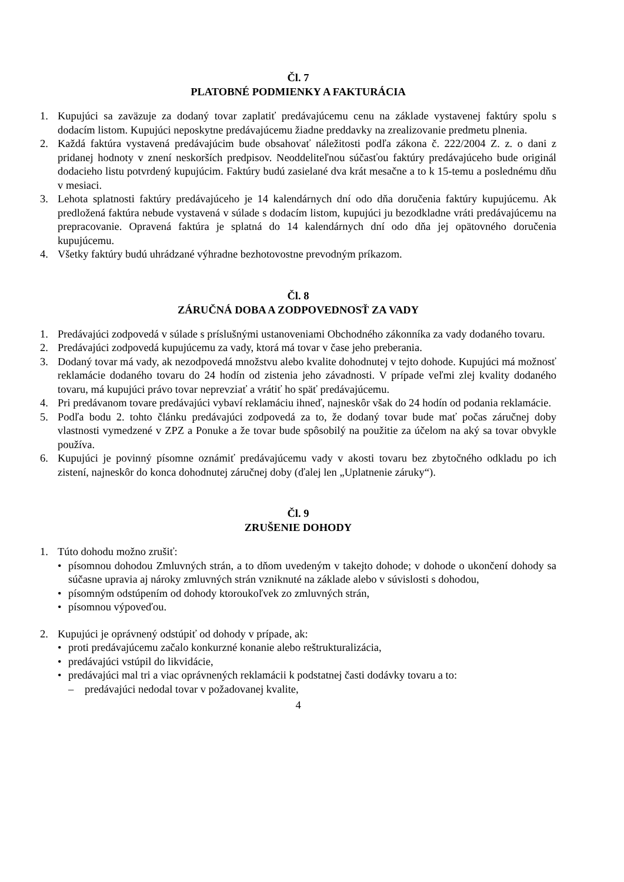Čl. 7
PLATOBNÉ PODMIENKY A FAKTURÁCIA
1. Kupujúci sa zaväzuje za dodaný tovar zaplatiť predávajúcemu cenu na základe vystavenej faktúry spolu s dodacím listom. Kupujúci neposkytne predávajúcemu žiadne preddavky na zrealizovanie predmetu plnenia.
2. Každá faktúra vystavená predávajúcim bude obsahovať náležitosti podľa zákona č. 222/2004 Z. z. o dani z pridanej hodnoty v znení neskorších predpisov. Neoddeliteľnou súčasťou faktúry predávajúceho bude originál dodacieho listu potvrdený kupujúcim. Faktúry budú zasielané dva krát mesačne a to k 15-temu a poslednému dňu v mesiaci.
3. Lehota splatnosti faktúry predávajúceho je 14 kalendárnych dní odo dňa doručenia faktúry kupujúcemu. Ak predložená faktúra nebude vystavená v súlade s dodacím listom, kupujúci ju bezodkladne vráti predávajúcemu na prepracovanie. Opravená faktúra je splatná do 14 kalendárnych dní odo dňa jej opätovného doručenia kupujúcemu.
4. Všetky faktúry budú uhrádzané výhradne bezhotovostne prevodným príkazom.
Čl. 8
ZÁRUČNÁ DOBA A ZODPOVEDNOSŤ ZA VADY
1. Predávajúci zodpovedá v súlade s príslušnými ustanoveniami Obchodného zákonníka za vady dodaného tovaru.
2. Predávajúci zodpovedá kupujúcemu za vady, ktorá má tovar v čase jeho preberania.
3. Dodaný tovar má vady, ak nezodpovedá množstvu alebo kvalite dohodnutej v tejto dohode. Kupujúci má možnosť reklamácie dodaného tovaru do 24 hodín od zistenia jeho závadnosti. V prípade veľmi zlej kvality dodaného tovaru, má kupujúci právo tovar neprevziať a vrátiť ho späť predávajúcemu.
4. Pri predávanom tovare predávajúci vybaví reklamáciu ihneď, najneskôr však do 24 hodín od podania reklamácie.
5. Podľa bodu 2. tohto článku predávajúci zodpovedá za to, že dodaný tovar bude mať počas záručnej doby vlastnosti vymedzené v ZPZ a Ponuke a že tovar bude spôsobilý na použitie za účelom na aký sa tovar obvykle používa.
6. Kupujúci je povinný písomne oznámiť predávajúcemu vady v akosti tovaru bez zbytočného odkladu po ich zistení, najneskôr do konca dohodnutej záručnej doby (ďalej len „Uplatnenie záruky“).
Čl. 9
ZRUŠENIE DOHODY
1. Túto dohodu možno zrušiť:
• písomnou dohodou Zmluvných strán, a to dňom uvedeným v takejto dohode; v dohode o ukončení dohody sa súčasne upravia aj nároky zmluvných strán vzniknuté na základe alebo v súvislosti s dohodou,
• písomným odstúpením od dohody ktoroukoľvek zo zmluvných strán,
• písomnou výpoveďou.
2. Kupujúci je oprávnený odstúpiť od dohody v prípade, ak:
• proti predávajúcemu začalo konkurzné konanie alebo reštrukturalizácia,
• predávajúci vstúpil do likvidácie,
• predávajúci mal tri a viac oprávnených reklamácii k podstatnej časti dodávky tovaru a to:
– predávajúci nedodal tovar v požadovanej kvalite,
4